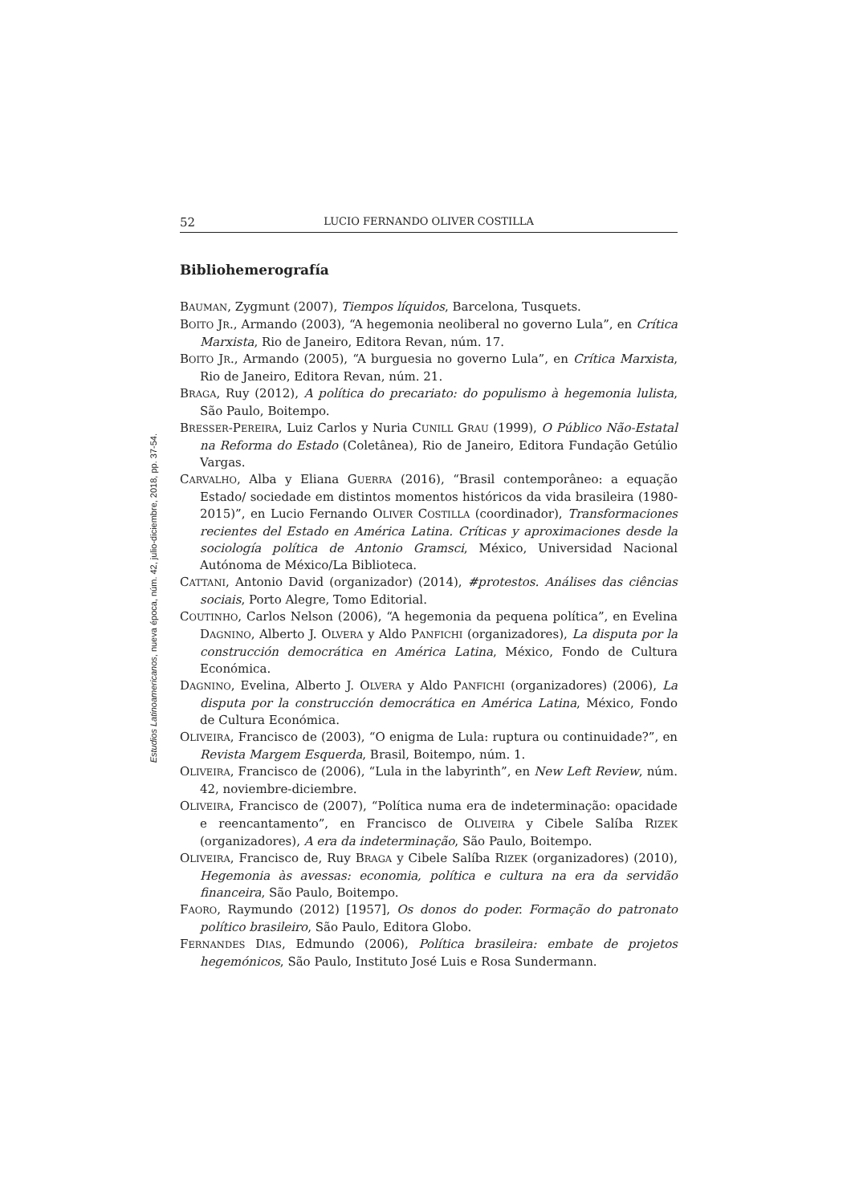Estudios Latinoamericanos, nueva época, núm. 42, julio-diciembre, 2018, pp. 37-54.
52 LUCIO FERNANDO OLIVER COSTILLA
Bibliohemerografía
BAUMAN, Zygmunt (2007), Tiempos líquidos, Barcelona, Tusquets.
BOITO JR., Armando (2003), “A hegemonia neoliberal no governo Lula”, en Crítica Marxista, Rio de Janeiro, Editora Revan, núm. 17.
BOITO JR., Armando (2005), “A burguesia no governo Lula”, en Crítica Marxista, Rio de Janeiro, Editora Revan, núm. 21.
BRAGA, Ruy (2012), A política do precariato: do populismo à hegemonia lulista, São Paulo, Boitempo.
BRESSER-PEREIRA, Luiz Carlos y Nuria CUNILL GRAU (1999), O Público Não-Estatal na Reforma do Estado (Coletânea), Rio de Janeiro, Editora Fundação Getúlio Vargas.
CARVALHO, Alba y Eliana GUERRA (2016), “Brasil contemporâneo: a equação Estado/ sociedade em distintos momentos históricos da vida brasileira (1980-2015)”, en Lucio Fernando OLIVER COSTILLA (coordinador), Transformaciones recientes del Estado en América Latina. Críticas y aproximaciones desde la sociología política de Antonio Gramsci, México, Universidad Nacional Autónoma de México/La Biblioteca.
CATTANI, Antonio David (organizador) (2014), #protestos. Análises das ciências sociais, Porto Alegre, Tomo Editorial.
COUTINHO, Carlos Nelson (2006), “A hegemonia da pequena política”, en Evelina DAGNINO, Alberto J. OLVERA y Aldo PANFICHI (organizadores), La disputa por la construcción democrática en América Latina, México, Fondo de Cultura Económica.
DAGNINO, Evelina, Alberto J. OLVERA y Aldo PANFICHI (organizadores) (2006), La disputa por la construcción democrática en América Latina, México, Fondo de Cultura Económica.
OLIVEIRA, Francisco de (2003), “O enigma de Lula: ruptura ou continuidade?”, en Revista Margem Esquerda, Brasil, Boitempo, núm. 1.
OLIVEIRA, Francisco de (2006), “Lula in the labyrinth”, en New Left Review, núm. 42, noviembre-diciembre.
OLIVEIRA, Francisco de (2007), “Política numa era de indeterminação: opacidade e reencantamento”, en Francisco de OLIVEIRA y Cibele Salíba RIZEK (organizadores), A era da indeterminação, São Paulo, Boitempo.
OLIVEIRA, Francisco de, Ruy BRAGA y Cibele Salíba RIZEK (organizadores) (2010), Hegemonia às avessas: economia, política e cultura na era da servidão financeira, São Paulo, Boitempo.
FAORO, Raymundo (2012) [1957], Os donos do poder. Formação do patronato político brasileiro, São Paulo, Editora Globo.
FERNANDES DIAS, Edmundo (2006), Política brasileira: embate de projetos hegemónicos, São Paulo, Instituto José Luis e Rosa Sundermann.